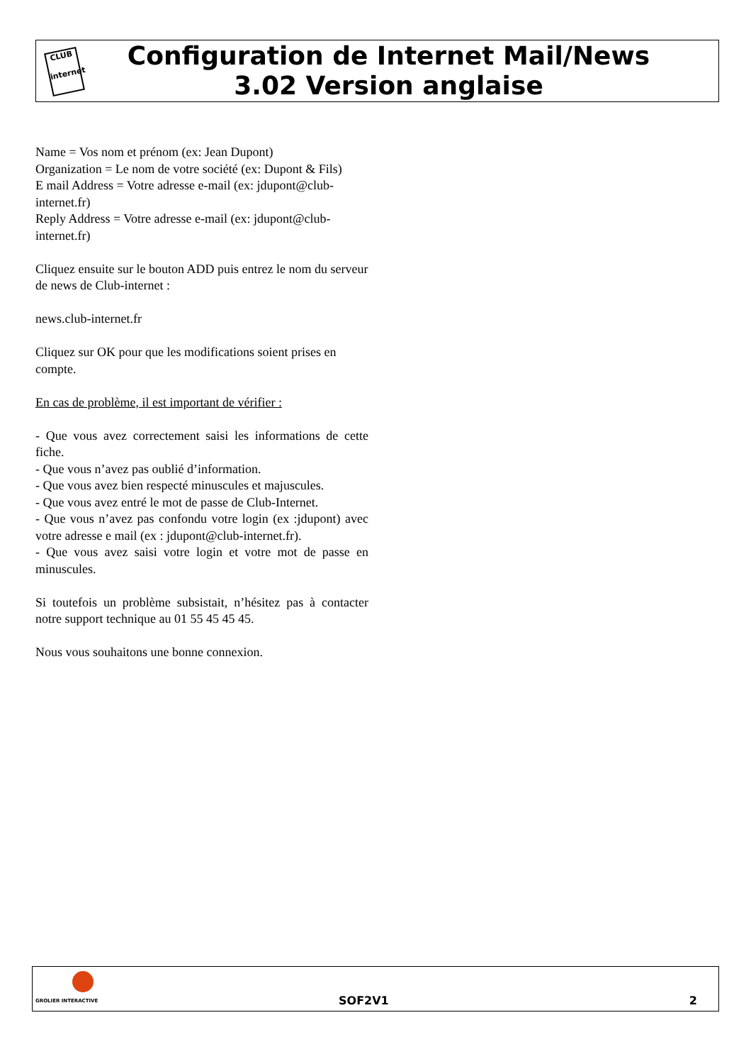CLUB
internet
Configuration de Internet Mail/News
3.02 Version anglaise
Name = Vos nom et prénom (ex: Jean Dupont)
Organization = Le nom de votre société (ex: Dupont & Fils)
E mail Address = Votre adresse e-mail (ex: jdupont@club-internet.fr)
Reply Address = Votre adresse e-mail (ex: jdupont@club-internet.fr)
Cliquez ensuite sur le bouton ADD puis entrez le nom du serveur de news de Club-internet :
news.club-internet.fr
Cliquez sur OK pour que les modifications soient prises en compte.
En cas de problème, il est important de vérifier :
- Que vous avez correctement saisi les informations de cette fiche.
- Que vous n’avez pas oublié d’information.
- Que vous avez bien respecté minuscules et majuscules.
- Que vous avez entré le mot de passe de Club-Internet.
- Que vous n’avez pas confondu votre login (ex :jdupont) avec votre adresse e mail (ex : jdupont@club-internet.fr).
- Que vous avez saisi votre login et votre mot de passe en minuscules.
Si toutefois un problème subsistait, n’hésitez pas à contacter notre support technique au 01 55 45 45 45.
Nous vous souhaitons une bonne connexion.
GROLIER INTERACTIVE
SOF2V1 2